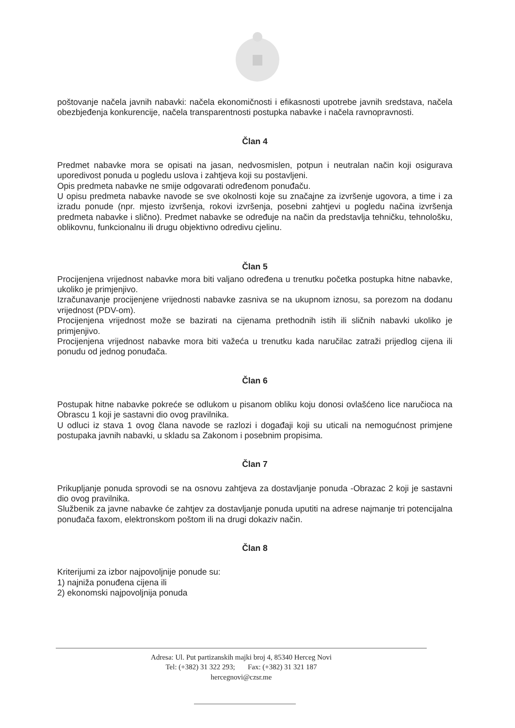poštovanje načela javnih nabavki: načela ekonomičnosti i efikasnosti upotrebe javnih sredstava, načela obezbjeđenja konkurencije, načela transparentnosti postupka nabavke i načela ravnopravnosti.
Član 4
Predmet nabavke mora se opisati na jasan, nedvosmislen, potpun i neutralan način koji osigurava uporedivost ponuda u pogledu uslova i zahtjeva koji su postavljeni.
Opis predmeta nabavke ne smije odgovarati određenom ponuđaču.
U opisu predmeta nabavke navode se sve okolnosti koje su značajne za izvršenje ugovora, a time i za izradu ponude (npr. mjesto izvršenja, rokovi izvršenja, posebni zahtjevi u pogledu načina izvršenja predmeta nabavke i slično). Predmet nabavke se određuje na način da predstavlja tehničku, tehnološku, oblikovnu, funkcionalnu ili drugu objektivno odredivu cjelinu.
Član 5
Procijenjena vrijednost nabavke mora biti valjano određena u trenutku početka postupka hitne nabavke, ukoliko je primjenjivo.
Izračunavanje procijenjene vrijednosti nabavke zasniva se na ukupnom iznosu, sa porezom na dodanu vrijednost (PDV-om).
Procijenjena vrijednost može se bazirati na cijenama prethodnih istih ili sličnih nabavki ukoliko je primjenjivo.
Procijenjena vrijednost nabavke mora biti važeća u trenutku kada naručilac zatraži prijedlog cijena ili ponudu od jednog ponuđača.
Član 6
Postupak hitne nabavke pokreće se odlukom u pisanom obliku koju donosi ovlašćeno lice naručioca na Obrascu 1 koji je sastavni dio ovog pravilnika.
U odluci iz stava 1 ovog člana navode se razlozi i događaji koji su uticali na nemogućnost primjene postupaka javnih nabavki, u skladu sa Zakonom i posebnim propisima.
Član 7
Prikupljanje ponuda sprovodi se na osnovu zahtjeva za dostavljanje ponuda -Obrazac 2 koji je sastavni dio ovog pravilnika.
Službenik za javne nabavke će zahtjev za dostavljanje ponuda uputiti na adrese najmanje tri potencijalna ponuđača faxom, elektronskom poštom ili na drugi dokaziv način.
Član 8
Kriterijumi za izbor najpovoljnije ponude su:
1) najniža ponuđena cijena ili
2) ekonomski najpovoljnija ponuda
Adresa: Ul. Put partizanskih majki broj 4, 85340 Herceg Novi
Tel: (+382) 31 322 293; Fax: (+382) 31 321 187
hercegnovi@czsr.me